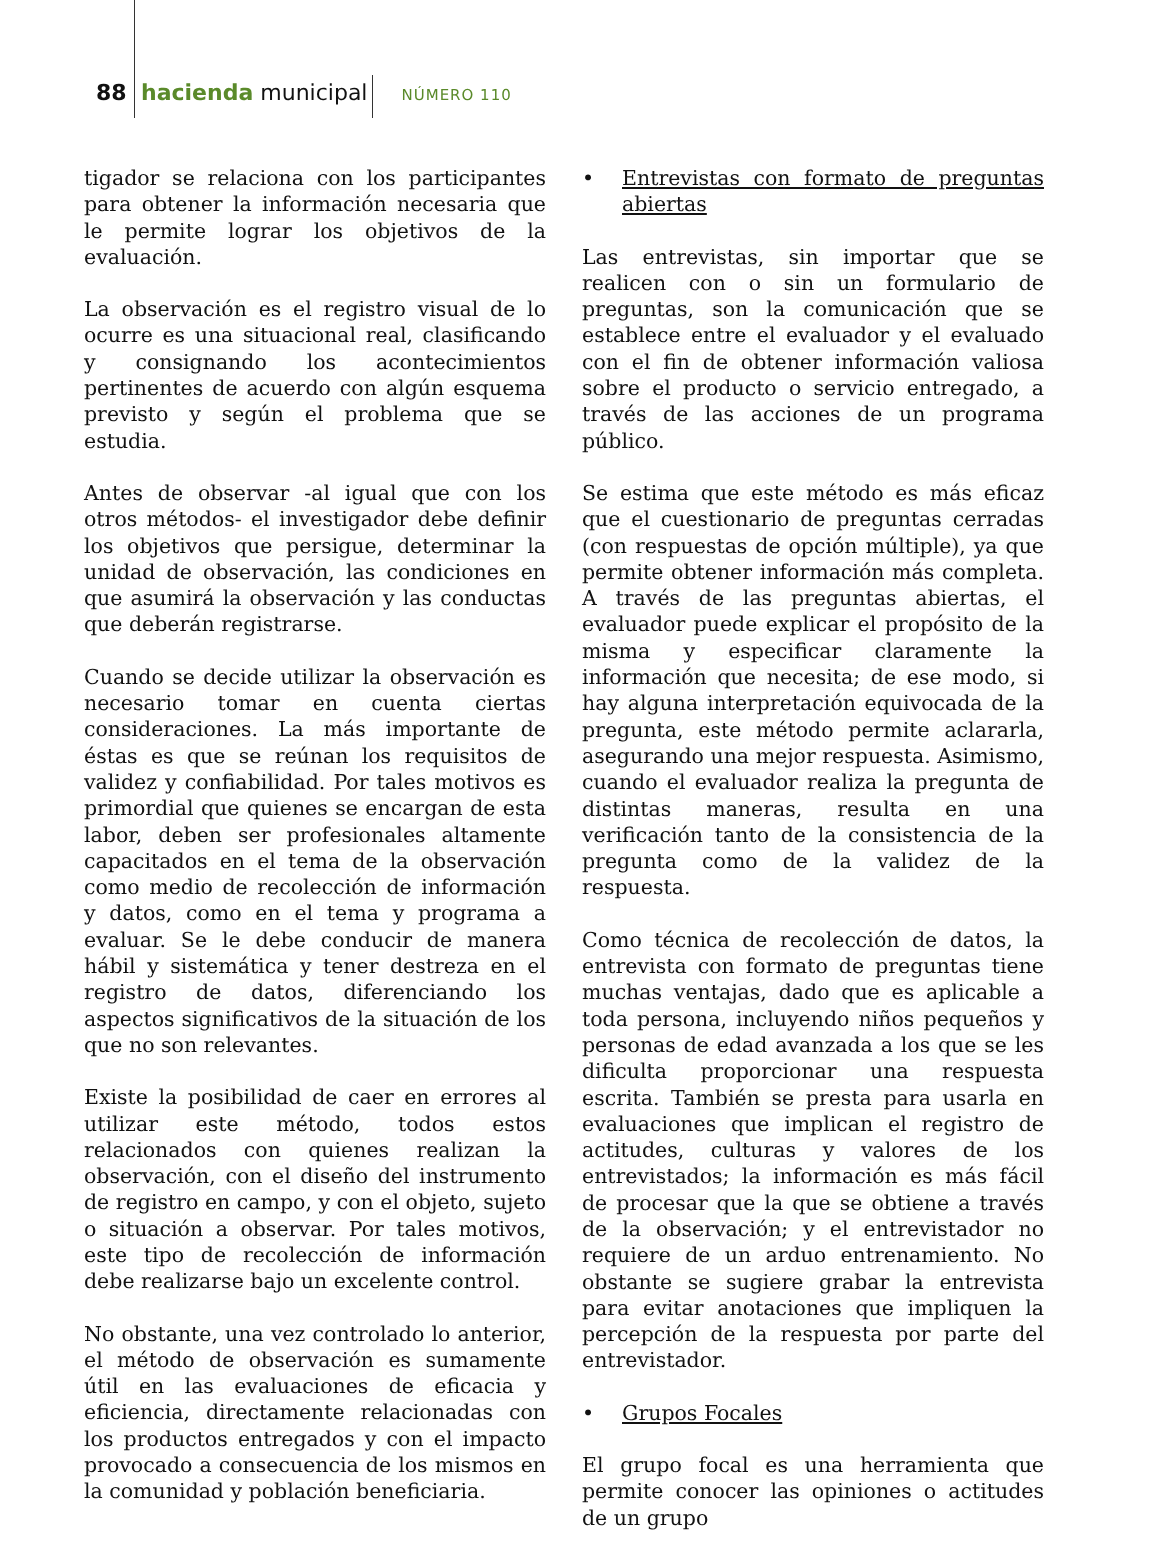88 hacienda municipal NÚMERO 110
tigador se relaciona con los participantes para obtener la información necesaria que le permite lograr los objetivos de la evaluación.
La observación es el registro visual de lo ocurre es una situacional real, clasificando y consignando los acontecimientos pertinentes de acuerdo con algún esquema previsto y según el problema que se estudia.
Antes de observar -al igual que con los otros métodos- el investigador debe definir los objetivos que persigue, determinar la unidad de observación, las condiciones en que asumirá la observación y las conductas que deberán registrarse.
Cuando se decide utilizar la observación es necesario tomar en cuenta ciertas consideraciones. La más importante de éstas es que se reúnan los requisitos de validez y confiabilidad. Por tales motivos es primordial que quienes se encargan de esta labor, deben ser profesionales altamente capacitados en el tema de la observación como medio de recolección de información y datos, como en el tema y programa a evaluar. Se le debe conducir de manera hábil y sistemática y tener destreza en el registro de datos, diferenciando los aspectos significativos de la situación de los que no son relevantes.
Existe la posibilidad de caer en errores al utilizar este método, todos estos relacionados con quienes realizan la observación, con el diseño del instrumento de registro en campo, y con el objeto, sujeto o situación a observar. Por tales motivos, este tipo de recolección de información debe realizarse bajo un excelente control.
No obstante, una vez controlado lo anterior, el método de observación es sumamente útil en las evaluaciones de eficacia y eficiencia, directamente relacionadas con los productos entregados y con el impacto provocado a consecuencia de los mismos en la comunidad y población beneficiaria.
• Entrevistas con formato de preguntas abiertas
Las entrevistas, sin importar que se realicen con o sin un formulario de preguntas, son la comunicación que se establece entre el evaluador y el evaluado con el fin de obtener información valiosa sobre el producto o servicio entregado, a través de las acciones de un programa público.
Se estima que este método es más eficaz que el cuestionario de preguntas cerradas (con respuestas de opción múltiple), ya que permite obtener información más completa. A través de las preguntas abiertas, el evaluador puede explicar el propósito de la misma y especificar claramente la información que necesita; de ese modo, si hay alguna interpretación equivocada de la pregunta, este método permite aclararla, asegurando una mejor respuesta. Asimismo, cuando el evaluador realiza la pregunta de distintas maneras, resulta en una verificación tanto de la consistencia de la pregunta como de la validez de la respuesta.
Como técnica de recolección de datos, la entrevista con formato de preguntas tiene muchas ventajas, dado que es aplicable a toda persona, incluyendo niños pequeños y personas de edad avanzada a los que se les dificulta proporcionar una respuesta escrita. También se presta para usarla en evaluaciones que implican el registro de actitudes, culturas y valores de los entrevistados; la información es más fácil de procesar que la que se obtiene a través de la observación; y el entrevistador no requiere de un arduo entrenamiento. No obstante se sugiere grabar la entrevista para evitar anotaciones que impliquen la percepción de la respuesta por parte del entrevistador.
• Grupos Focales
El grupo focal es una herramienta que permite conocer las opiniones o actitudes de un grupo